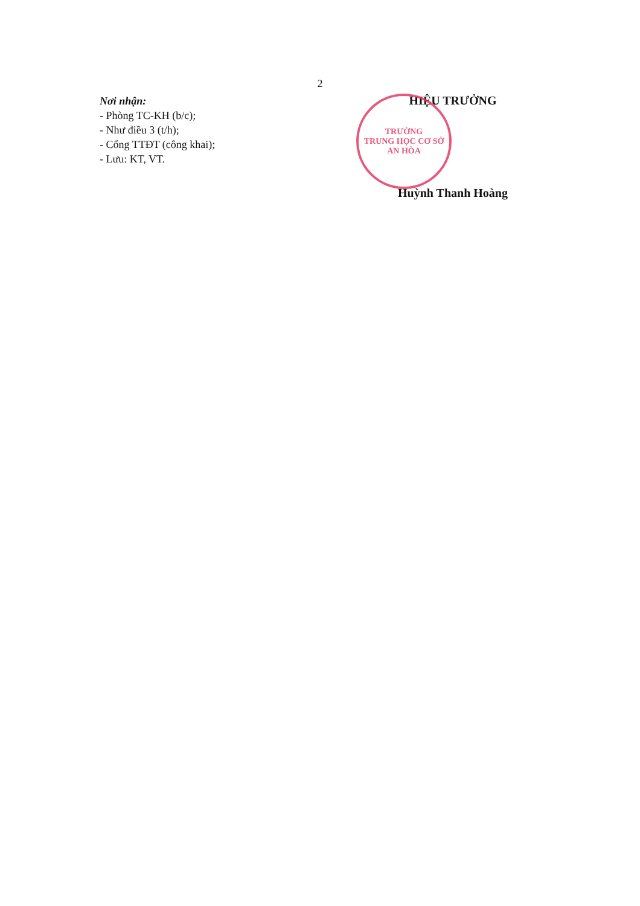2
Nơi nhận:
- Phòng TC-KH (b/c);
- Như điều 3 (t/h);
- Cổng TTĐT (công khai);
- Lưu: KT, VT.
HIỆU TRƯỞNG
TRƯỜNG
TRUNG HỌC CƠ SỞ
AN HÒA
Huỳnh Thanh Hoàng